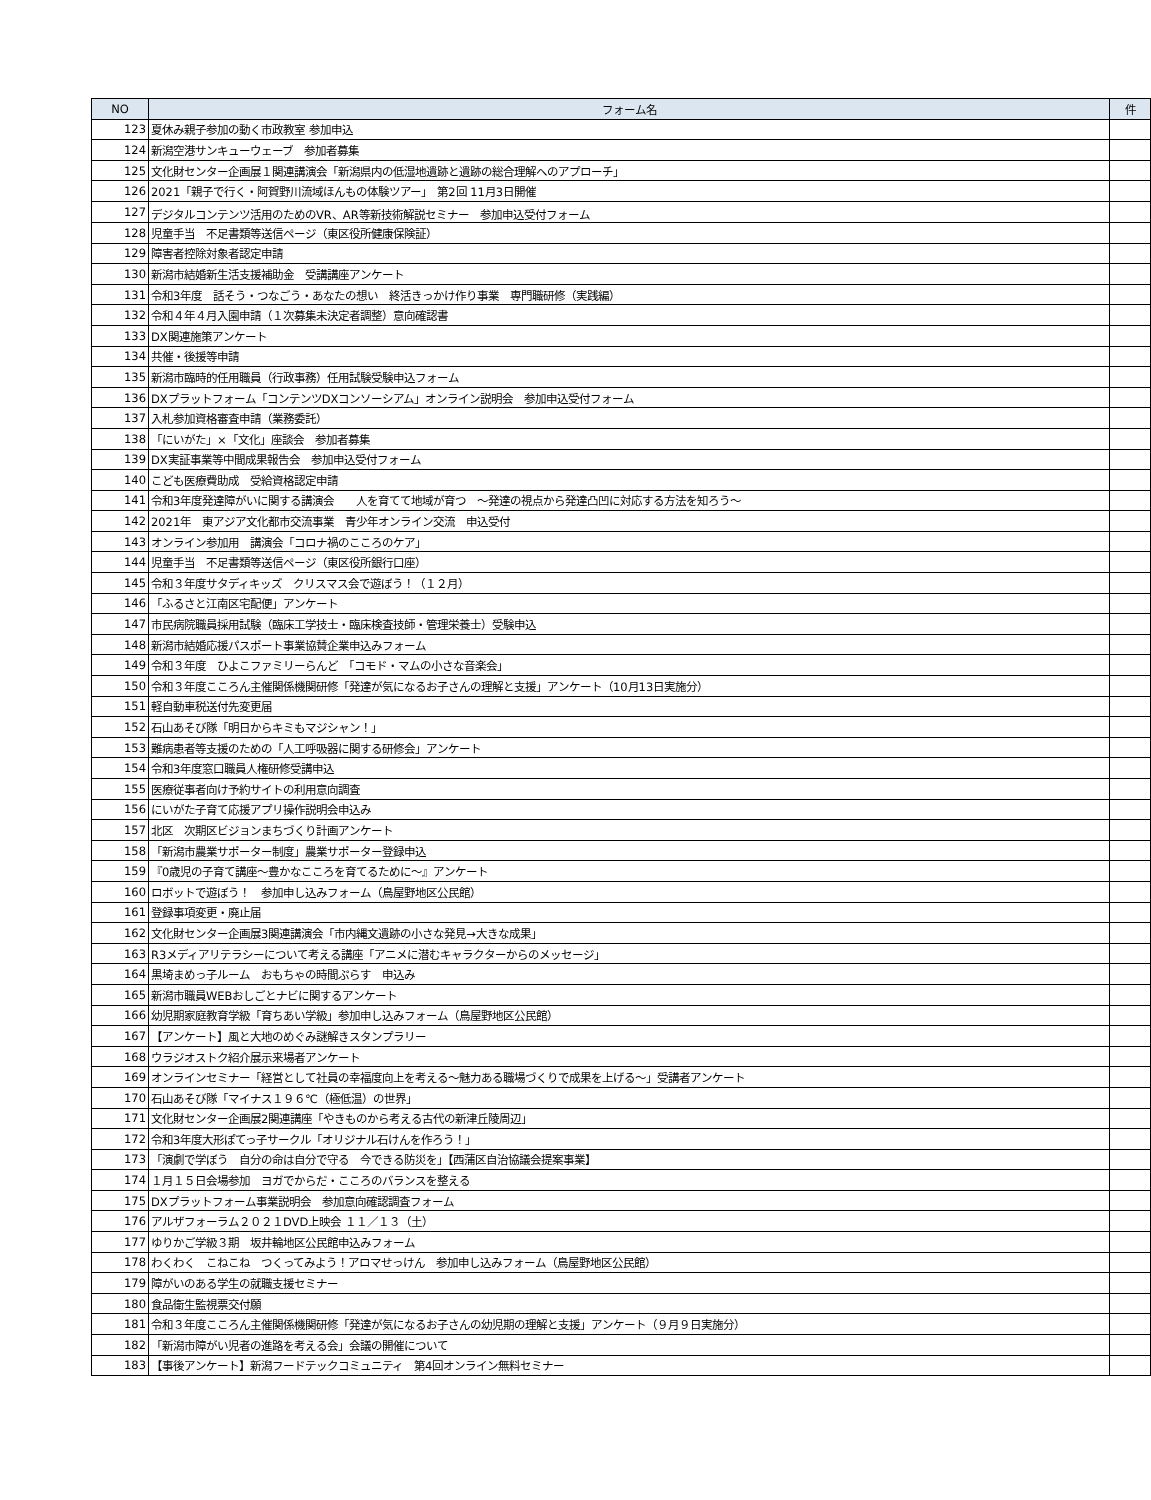| NO | フォーム名 | 件 |
| --- | --- | --- |
| 123 | 夏休み親子参加の動く市政教室 参加申込 | |
| 124 | 新潟空港サンキューウェーブ 参加者募集 | |
| 125 | 文化財センター企画展１関連講演会「新潟県内の低湿地遺跡と遺跡の総合理解へのアプローチ」 | |
| 126 | 2021「親子で行く・阿賀野川流域ほんもの体験ツアー」 第2回 11月3日開催 | |
| 127 | デジタルコンテンツ活用のためのVR、AR等新技術解説セミナー 参加申込受付フォーム | |
| 128 | 児童手当 不足書類等送信ページ（東区役所健康保険証） | |
| 129 | 障害者控除対象者認定申請 | |
| 130 | 新潟市結婚新生活支援補助金 受講講座アンケート | |
| 131 | 令和3年度 話そう・つなごう・あなたの想い 終活きっかけ作り事業 専門職研修（実践編） | |
| 132 | 令和４年４月入園申請（１次募集未決定者調整）意向確認書 | |
| 133 | DX関連施策アンケート | |
| 134 | 共催・後援等申請 | |
| 135 | 新潟市臨時的任用職員（行政事務）任用試験受験申込フォーム | |
| 136 | DXプラットフォーム「コンテンツDXコンソーシアム」オンライン説明会 参加申込受付フォーム | |
| 137 | 入札参加資格審査申請（業務委託） | |
| 138 | 「にいがた」×「文化」座談会 参加者募集 | |
| 139 | DX実証事業等中間成果報告会 参加申込受付フォーム | |
| 140 | こども医療費助成 受給資格認定申請 | |
| 141 | 令和3年度発達障がいに関する講演会 人を育てて地域が育つ ～発達の視点から発達凸凹に対応する方法を知ろう～ | |
| 142 | 2021年 東アジア文化都市交流事業 青少年オンライン交流 申込受付 | |
| 143 | オンライン参加用 講演会「コロナ禍のこころのケア」 | |
| 144 | 児童手当 不足書類等送信ページ（東区役所銀行口座） | |
| 145 | 令和３年度サタディキッズ クリスマス会で遊ぼう！（１２月） | |
| 146 | 「ふるさと江南区宅配便」アンケート | |
| 147 | 市民病院職員採用試験（臨床工学技士・臨床検査技師・管理栄養士）受験申込 | |
| 148 | 新潟市結婚応援パスポート事業協賛企業申込みフォーム | |
| 149 | 令和３年度 ひよこファミリーらんど 「コモド・マムの小さな音楽会」 | |
| 150 | 令和３年度こころん主催関係機関研修「発達が気になるお子さんの理解と支援」アンケート（10月13日実施分） | |
| 151 | 軽自動車税送付先変更届 | |
| 152 | 石山あそび隊「明日からキミもマジシャン！」 | |
| 153 | 難病患者等支援のための「人工呼吸器に関する研修会」アンケート | |
| 154 | 令和3年度窓口職員人権研修受講申込 | |
| 155 | 医療従事者向け予約サイトの利用意向調査 | |
| 156 | にいがた子育て応援アプリ操作説明会申込み | |
| 157 | 北区 次期区ビジョンまちづくり計画アンケート | |
| 158 | 「新潟市農業サポーター制度」農業サポーター登録申込 | |
| 159 | 『0歳児の子育て講座～豊かなこころを育てるために～』アンケート | |
| 160 | ロボットで遊ぼう！ 参加申し込みフォーム（鳥屋野地区公民館） | |
| 161 | 登録事項変更・廃止届 | |
| 162 | 文化財センター企画展3関連講演会「市内縄文遺跡の小さな発見→大きな成果」 | |
| 163 | R3メディアリテラシーについて考える講座「アニメに潜むキャラクターからのメッセージ」 | |
| 164 | 黒埼まめっ子ルーム おもちゃの時間ぷらす 申込み | |
| 165 | 新潟市職員WEBおしごとナビに関するアンケート | |
| 166 | 幼児期家庭教育学級「育ちあい学級」参加申し込みフォーム（鳥屋野地区公民館） | |
| 167 | 【アンケート】風と大地のめぐみ謎解きスタンプラリー | |
| 168 | ウラジオストク紹介展示来場者アンケート | |
| 169 | オンラインセミナー「経営として社員の幸福度向上を考える～魅力ある職場づくりで成果を上げる～」受講者アンケート | |
| 170 | 石山あそび隊「マイナス１９６℃（極低温）の世界」 | |
| 171 | 文化財センター企画展2関連講座「やきものから考える古代の新津丘陵周辺」 | |
| 172 | 令和3年度大形ぽてっ子サークル「オリジナル石けんを作ろう！」 | |
| 173 | 「演劇で学ぼう 自分の命は自分で守る 今できる防災を」【西蒲区自治協議会提案事業】 | |
| 174 | １月１５日会場参加 ヨガでからだ・こころのバランスを整える | |
| 175 | DXプラットフォーム事業説明会 参加意向確認調査フォーム | |
| 176 | アルザフォーラム２０２１DVD上映会 １１／１３（土） | |
| 177 | ゆりかご学級３期 坂井輪地区公民館申込みフォーム | |
| 178 | わくわく こねこね つくってみよう！アロマせっけん 参加申し込みフォーム（鳥屋野地区公民館） | |
| 179 | 障がいのある学生の就職支援セミナー | |
| 180 | 食品衛生監視票交付願 | |
| 181 | 令和３年度こころん主催関係機関研修「発達が気になるお子さんの幼児期の理解と支援」アンケート（９月９日実施分） | |
| 182 | 「新潟市障がい児者の進路を考える会」会議の開催について | |
| 183 | 【事後アンケート】新潟フードテックコミュニティ 第4回オンライン無料セミナー | |